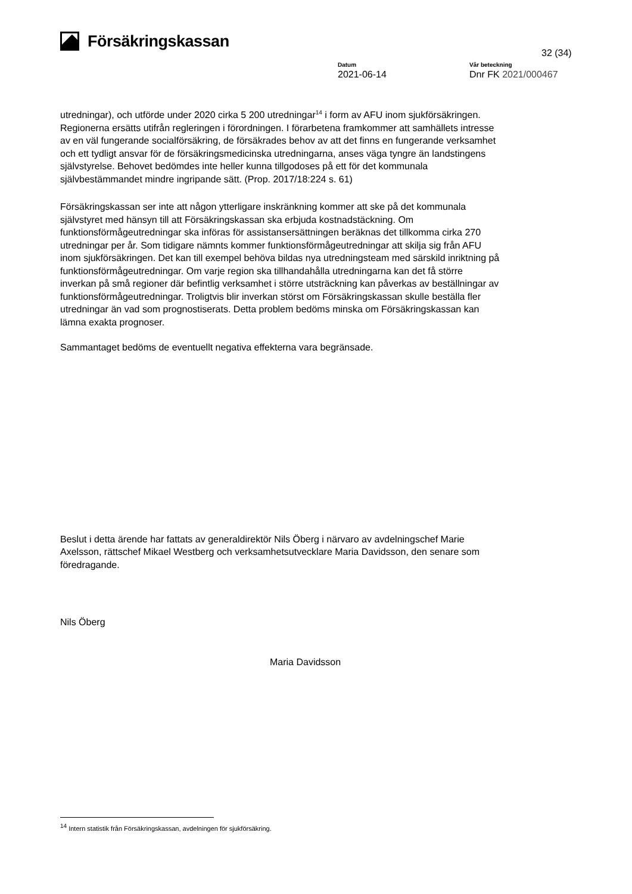Försäkringskassan
32 (34)
Datum
2021-06-14
Vår beteckning
Dnr FK 2021/000467
utredningar), och utförde under 2020 cirka 5 200 utredningar<sup>14</sup> i form av AFU inom sjukförsäkringen. Regionerna ersätts utifrån regleringen i förordningen. I förarbetena framkommer att samhällets intresse av en väl fungerande socialförsäkring, de försäkrades behov av att det finns en fungerande verksamhet och ett tydligt ansvar för de försäkringsmedicinska utredningarna, anses väga tyngre än landstingens självstyrelse. Behovet bedömdes inte heller kunna tillgodoses på ett för det kommunala självbestämmandet mindre ingripande sätt. (Prop. 2017/18:224 s. 61)
Försäkringskassan ser inte att någon ytterligare inskränkning kommer att ske på det kommunala självstyret med hänsyn till att Försäkringskassan ska erbjuda kostnadstäckning. Om funktionsförmågeutredningar ska införas för assistansersättningen beräknas det tillkomma cirka 270 utredningar per år. Som tidigare nämnts kommer funktionsförmågeutredningar att skilja sig från AFU inom sjukförsäkringen. Det kan till exempel behöva bildas nya utredningsteam med särskild inriktning på funktionsförmågeutredningar. Om varje region ska tillhandahålla utredningarna kan det få större inverkan på små regioner där befintlig verksamhet i större utsträckning kan påverkas av beställningar av funktionsförmågeutredningar. Troligtvis blir inverkan störst om Försäkringskassan skulle beställa fler utredningar än vad som prognostiserats. Detta problem bedöms minska om Försäkringskassan kan lämna exakta prognoser.
Sammantaget bedöms de eventuellt negativa effekterna vara begränsade.
Beslut i detta ärende har fattats av generaldirektör Nils Öberg i närvaro av avdelningschef Marie Axelsson, rättschef Mikael Westberg och verksamhetsutvecklare Maria Davidsson, den senare som föredragande.
Nils Öberg
Maria Davidsson
<sup>14</sup> Intern statistik från Försäkringskassan, avdelningen för sjukförsäkring.